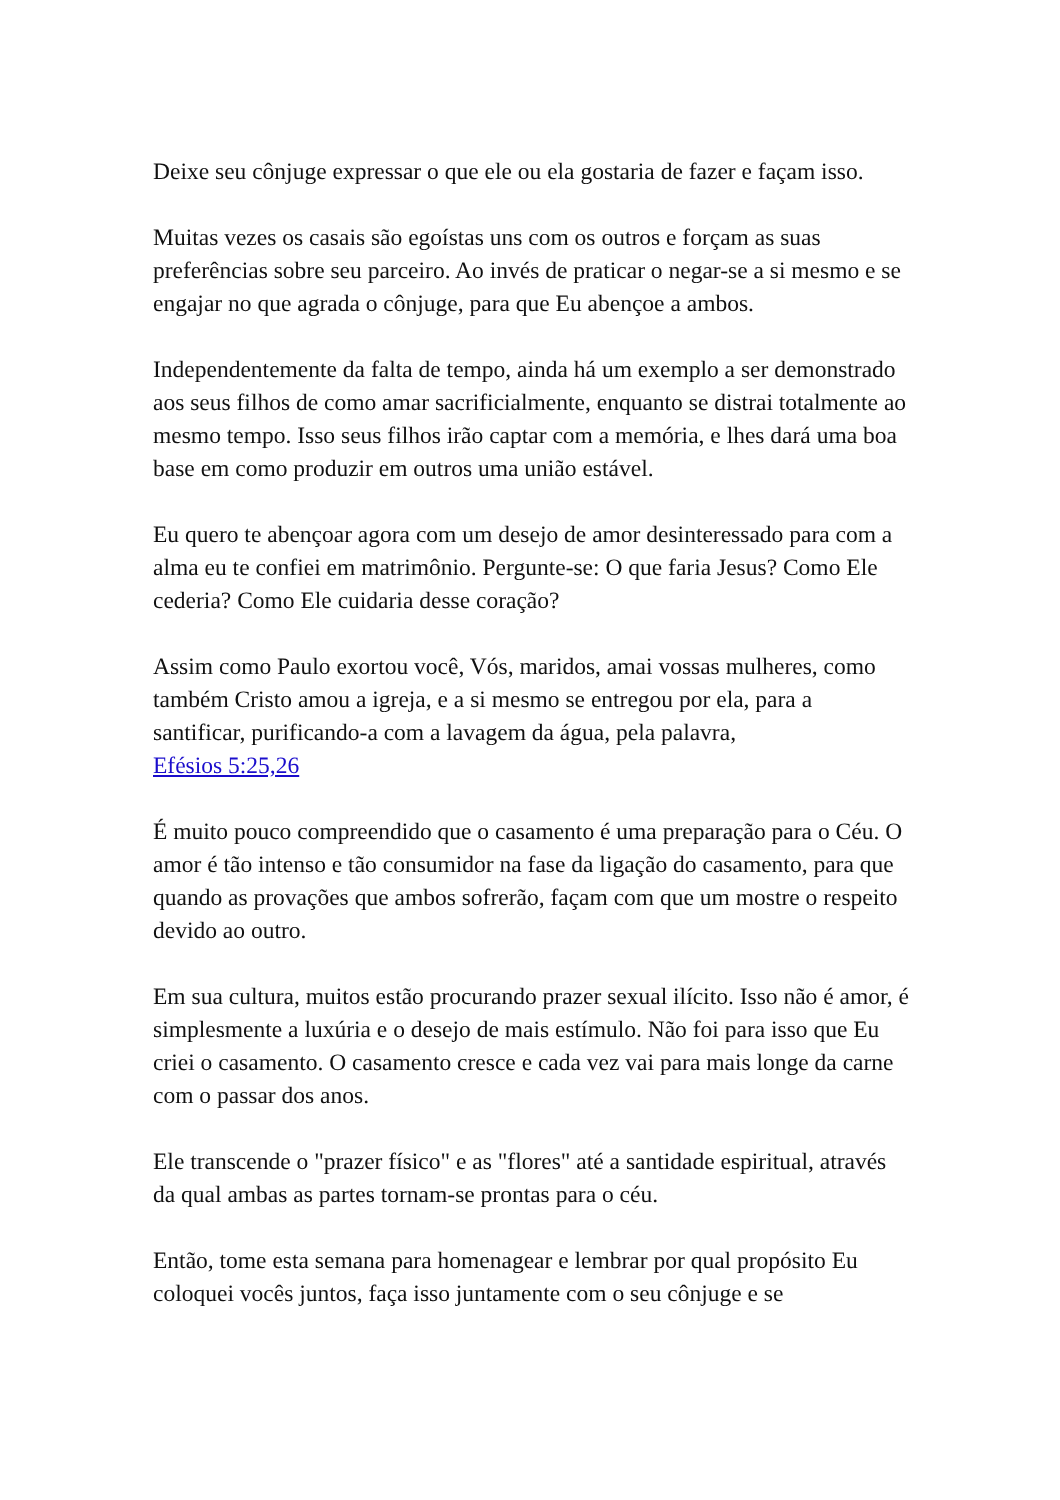Deixe seu cônjuge expressar o que ele ou ela gostaria de fazer e façam isso.
Muitas vezes os casais são egoístas uns com os outros e forçam as suas preferências sobre seu parceiro. Ao invés de praticar o negar-se a si mesmo e se engajar no que agrada o cônjuge, para que Eu abençoe a ambos.
Independentemente da falta de tempo, ainda há um exemplo a ser demonstrado aos seus filhos de como amar sacrificialmente, enquanto se distrai totalmente ao mesmo tempo. Isso seus filhos irão captar com a memória, e lhes dará uma boa base em como produzir em outros uma união estável.
Eu quero te abençoar agora com um desejo de amor desinteressado para com a alma eu te confiei em matrimônio. Pergunte-se: O que faria Jesus? Como Ele cederia? Como Ele cuidaria desse coração?
Assim como Paulo exortou você, Vós, maridos, amai vossas mulheres, como também Cristo amou a igreja, e a si mesmo se entregou por ela, para a santificar, purificando-a com a lavagem da água, pela palavra,
Efésios 5:25,26
É muito pouco compreendido que o casamento é uma preparação para o Céu. O amor é tão intenso e tão consumidor na fase da ligação do casamento, para que quando as provações que ambos sofrerão, façam com que um mostre o respeito devido ao outro.
Em sua cultura, muitos estão procurando prazer sexual ilícito. Isso não é amor, é simplesmente a luxúria e o desejo de mais estímulo. Não foi para isso que Eu criei o casamento. O casamento cresce e cada vez vai para mais longe da carne com o passar dos anos.
Ele transcende o "prazer físico" e as "flores" até a santidade espiritual, através da qual ambas as partes tornam-se prontas para o céu.
Então, tome esta semana para homenagear e lembrar por qual propósito Eu coloquei vocês juntos, faça isso juntamente com o seu cônjuge e se